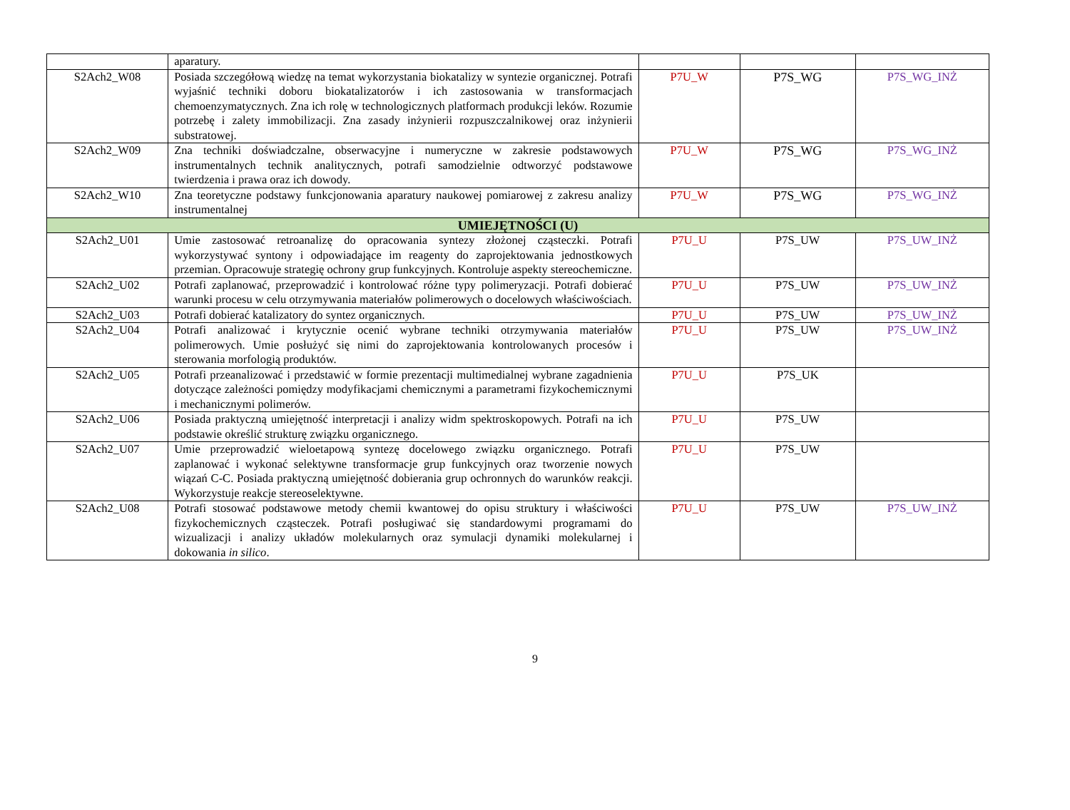| | aparatury. | | | |
| S2Ach2_W08 | Posiada szczegółową wiedzę na temat wykorzystania biokatalizy w syntezie organicznej. Potrafi wyjaśnić techniki doboru biokatalizatorów i ich zastosowania w transformacjach chemoenzymatycznych. Zna ich rolę w technologicznych platformach produkcji leków. Rozumie potrzebę i zalety immobilizacji. Zna zasady inżynierii rozpuszczalnikowej oraz inżynierii substratowej. | P7U_W | P7S_WG | P7S_WG_INŻ |
| S2Ach2_W09 | Zna techniki doświadczalne, obserwacyjne i numeryczne w zakresie podstawowych instrumentalnych technik analitycznych, potrafi samodzielnie odtworzyć podstawowe twierdzenia i prawa oraz ich dowody. | P7U_W | P7S_WG | P7S_WG_INŻ |
| S2Ach2_W10 | Zna teoretyczne podstawy funkcjonowania aparatury naukowej pomiarowej z zakresu analizy instrumentalnej | P7U_W | P7S_WG | P7S_WG_INŻ |
| UMIEJĘTNOŚCI (U) | | | | |
| S2Ach2_U01 | Umie zastosować retroanalizę do opracowania syntezy złożonej cząsteczki. Potrafi wykorzystywać syntony i odpowiadające im reagenty do zaprojektowania jednostkowych przemian. Opracowuje strategię ochrony grup funkcyjnych. Kontroluje aspekty stereochemiczne. | P7U_U | P7S_UW | P7S_UW_INŻ |
| S2Ach2_U02 | Potrafi zaplanować, przeprowadzić i kontrolować różne typy polimeryzacji. Potrafi dobierać warunki procesu w celu otrzymywania materiałów polimerowych o docelowych właściwościach. | P7U_U | P7S_UW | P7S_UW_INŻ |
| S2Ach2_U03 | Potrafi dobierać katalizatory do syntez organicznych. | P7U_U | P7S_UW | P7S_UW_INŻ |
| S2Ach2_U04 | Potrafi analizować i krytycznie ocenić wybrane techniki otrzymywania materiałów polimerowych. Umie posłużyć się nimi do zaprojektowania kontrolowanych procesów i sterowania morfologią produktów. | P7U_U | P7S_UW | P7S_UW_INŻ |
| S2Ach2_U05 | Potrafi przeanalizować i przedstawić w formie prezentacji multimedialnej wybrane zagadnienia dotyczące zależności pomiędzy modyfikacjami chemicznymi a parametrami fizykochemicznymi i mechanicznymi polimerów. | P7U_U | P7S_UK | |
| S2Ach2_U06 | Posiada praktyczną umiejętność interpretacji i analizy widm spektroskopowych. Potrafi na ich podstawie określić strukturę związku organicznego. | P7U_U | P7S_UW | |
| S2Ach2_U07 | Umie przeprowadzić wieloetapową syntezę docelowego związku organicznego. Potrafi zaplanować i wykonać selektywne transformacje grup funkcyjnych oraz tworzenie nowych wiązań C-C. Posiada praktyczną umiejętność dobierania grup ochronnych do warunków reakcji. Wykorzystuje reakcje stereoselektywne. | P7U_U | P7S_UW | |
| S2Ach2_U08 | Potrafi stosować podstawowe metody chemii kwantowej do opisu struktury i właściwości fizykochemicznych cząsteczek. Potrafi posługiwać się standardowymi programami do wizualizacji i analizy układów molekularnych oraz symulacji dynamiki molekularnej i dokowania in silico . | P7U_U | P7S_UW | P7S_UW_INŻ |
9